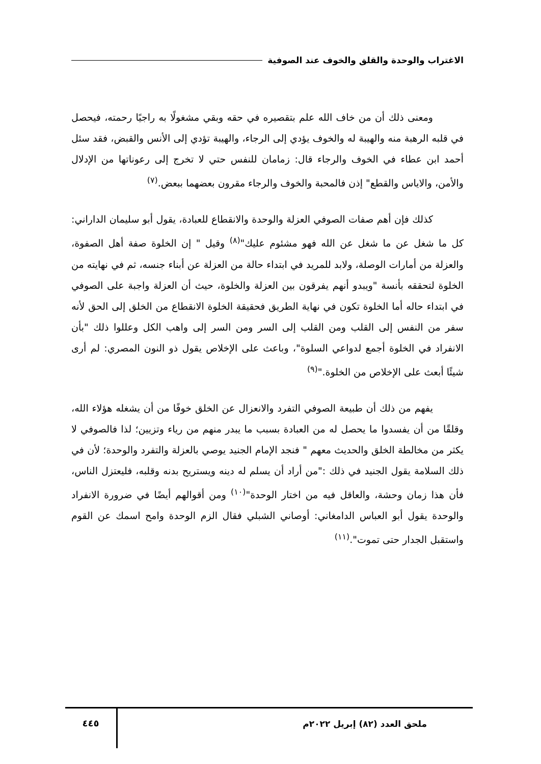الاغتراب والوحدة والقلق والخوف عند الصوفية
ومعنى ذلك أن من خاف الله علم بتقصيره في حقه وبقي مشغولًا به راجيًا رحمته، فيحصل في قلبه الرهبة منه والهيبة له والخوف يؤدي إلى الرجاء، والهيبة تؤدي إلى الأنس والقبض، فقد سئل أحمد ابن عطاء في الخوف والرجاء قال: زمامان للنفس حتي لا تخرج إلى رعوناتها من الإدلال والأمن، والاياس والقطع" إذن فالمحبة والخوف والرجاء مقرون بعضهما ببعض.<sup>(٧)</sup>
كذلك فإن أهم صفات الصوفي العزلة والوحدة والانقطاع للعبادة، يقول أبو سليمان الداراني: كل ما شغل عن ما شغل عن الله فهو مشئوم عليك"<sup>(٨)</sup> وقيل " إن الخلوة صفة أهل الصفوة، والعزلة من أمارات الوصلة، ولابد للمريد في ابتداء حالة من العزلة عن أبناء جنسه، ثم في نهايته من الخلوة لتحققه بأنسة "ويبدو أنهم يفرقون بين العزلة والخلوة، حيث أن العزلة واجبة على الصوفي في ابتداء حاله أما الخلوة تكون في نهاية الطريق فحقيقة الخلوة الانقطاع من الخلق إلى الحق لأنه سفر من النفس إلى القلب ومن القلب إلى السر ومن السر إلى واهب الكل وعللوا ذلك "بأن الانفراد في الخلوة أجمع لدواعي السلوة"، وباعث على الإخلاص يقول ذو النون المصري: لم أرى شيئًا أبعث على الإخلاص من الخلوة."<sup>(٩)</sup>
يفهم من ذلك أن طبيعة الصوفي التفرد والانعزال عن الخلق خوفًا من أن يشغله هؤلاء الله، وقلقًا من أن يفسدوا ما يحصل له من العبادة بسبب ما يبدر منهم من رياء وتزيين؛ لذا فالصوفي لا يكثر من مخالطة الخلق والحديث معهم " فنجد الإمام الجنيد يوصي بالعزلة والتفرد والوحدة؛ لأن في ذلك السلامة يقول الجنيد في ذلك :"من أراد أن يسلم له دينه ويستريح بدنه وقلبه، فليعتزل الناس، فأن هذا زمان وحشة، والعاقل فيه من اختار الوحدة"<sup>(١٠)</sup> ومن أقوالهم أيضًا في ضرورة الانفراد والوحدة يقول أبو العباس الدامغاني: أوصاني الشبلي فقال الزم الوحدة وامح اسمك عن القوم واستقبل الجدار حتى تموت".<sup>(١١)</sup>
ملحق العدد (٨٢) إبريل ٢٠٢٢م ٤٤٥